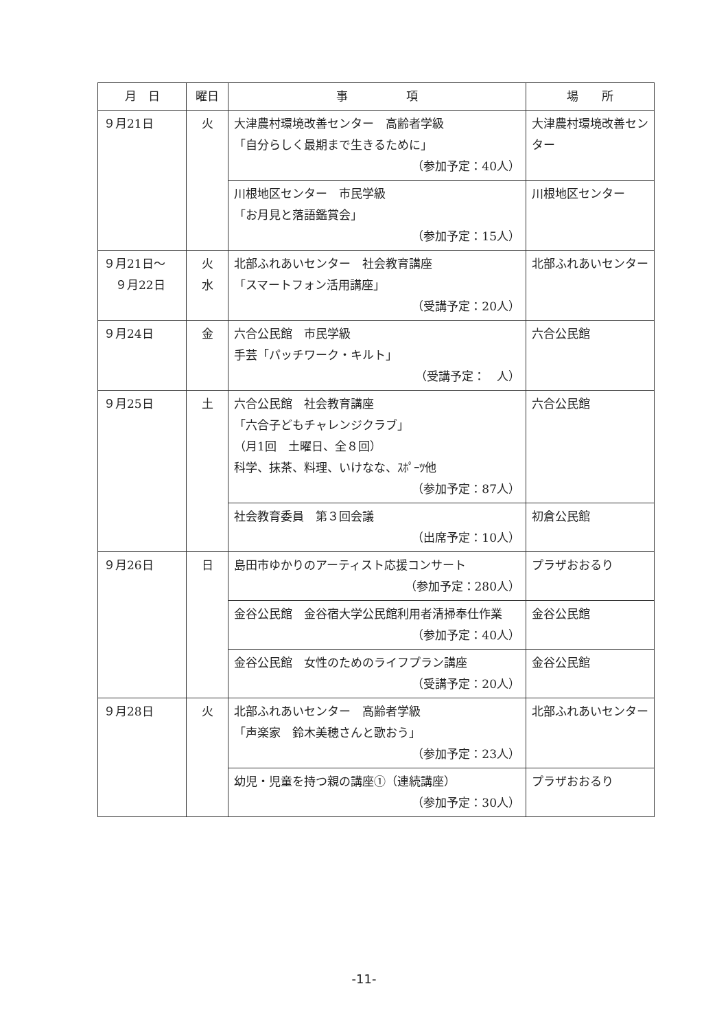| 月 日 | 曜日 | 事 項 | 場 所 |
| --- | --- | --- | --- |
| ９月21日 | 火 | 大津農村環境改善センター 高齢者学級 「自分らしく最期まで生きるために」 （参加予定：40人） | 大津農村環境改善センター |
| | | 川根地区センター 市民学級 「お月見と落語鑑賞会」 （参加予定：15人） | 川根地区センター |
| ９月21日～ ９月22日 | 火 水 | 北部ふれあいセンター 社会教育講座 「スマートフォン活用講座」 （受講予定：20人） | 北部ふれあいセンター |
| ９月24日 | 金 | 六合公民館 市民学級 手芸「パッチワーク・キルト」 （受講予定： 人） | 六合公民館 |
| ９月25日 | 土 | 六合公民館 社会教育講座 「六合子どもチャレンジクラブ」 （月1回 土曜日、全８回） 科学、抹茶、料理、いけなな、ｽﾎﾟｰﾂ他 （参加予定：87人） | 六合公民館 |
| | | 社会教育委員 第３回会議 （出席予定：10人） | 初倉公民館 |
| ９月26日 | 日 | 島田市ゆかりのアーティスト応援コンサート （参加予定：280人） | プラザおおるり |
| | | 金谷公民館 金谷宿大学公民館利用者清掃奉仕作業 （参加予定：40人） | 金谷公民館 |
| | | 金谷公民館 女性のためのライフプラン講座 （受講予定：20人） | 金谷公民館 |
| ９月28日 | 火 | 北部ふれあいセンター 高齢者学級 「声楽家 鈴木美穂さんと歌おう」 （参加予定：23人） | 北部ふれあいセンター |
| | | 幼児・児童を持つ親の講座①（連続講座） （参加予定：30人） | プラザおおるり |
-11-